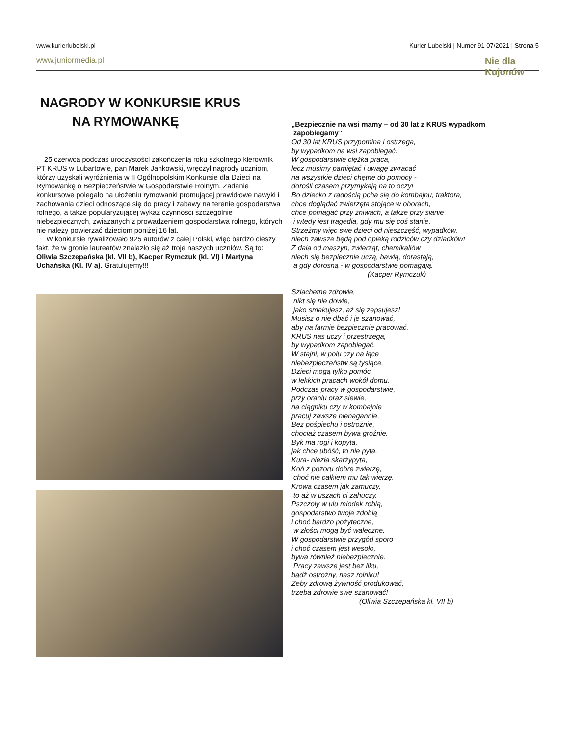www.kurierlubelski.pl Kurier Lubelski | Numer 91 07/2021 | Strona 5
www.juniormedia.pl Nie dla Kujonów
NAGRODY W KONKURSIE KRUS
NA RYMOWANKĘ
25 czerwca podczas uroczystości zakończenia roku szkolnego kierownik PT KRUS w Lubartowie, pan Marek Jankowski, wręczył nagrody uczniom, którzy uzyskali wyróżnienia w II Ogólnopolskim Konkursie dla Dzieci na Rymowankę o Bezpieczeństwie w Gospodarstwie Rolnym. Zadanie konkursowe polegało na ułożeniu rymowanki promującej prawidłowe nawyki i zachowania dzieci odnoszące się do pracy i zabawy na terenie gospodarstwa rolnego, a także popularyzującej wykaz czynności szczególnie niebezpiecznych, związanych z prowadzeniem gospodarstwa rolnego, których nie należy powierzać dzieciom poniżej 16 lat.
W konkursie rywalizowało 925 autorów z całej Polski, więc bardzo cieszy fakt, że w gronie laureatów znalazło się aż troje naszych uczniów. Są to: Oliwia Szczepańska (kl. VII b), Kacper Rymczuk (kl. VI) i Martyna Uchańska (Kl. IV a). Gratulujemy!!!
„Bezpiecznie na wsi mamy – od 30 lat z KRUS wypadkom
zapobiegamy”
Od 30 lat KRUS przypomina i ostrzega,
by wypadkom na wsi zapobiegać.
W gospodarstwie ciężka praca,
lecz musimy pamiętać i uwagę zwracać
na wszystkie dzieci chętne do pomocy -
dorośli czasem przymykają na to oczy!
Bo dziecko z radością pcha się do kombajnu, traktora,
chce doglądać zwierzęta stojące w oborach,
chce pomagać przy żniwach, a także przy sianie
i wtedy jest tragedia, gdy mu się coś stanie.
Strzeżmy więc swe dzieci od nieszczęść, wypadków,
niech zawsze będą pod opieką rodziców czy dziadków!
Z dala od maszyn, zwierząt, chemikaliów
niech się bezpiecznie uczą, bawią, dorastają,
a gdy dorosną - w gospodarstwie pomagają.
(Kacper Rymczuk)
Szlachetne zdrowie,
nikt się nie dowie,
jako smakujesz, aż się zepsujesz!
Musisz o nie dbać i je szanować,
aby na farmie bezpiecznie pracować.
KRUS nas uczy i przestrzega,
by wypadkom zapobiegać.
W stajni, w polu czy na łące
niebezpieczeństw są tysiące.
Dzieci mogą tylko pomóc
w lekkich pracach wokół domu.
Podczas pracy w gospodarstwie,
przy oraniu oraz siewie,
na ciągniku czy w kombajnie
pracuj zawsze nienagannie.
Bez pośpiechu i ostrożnie,
chociaż czasem bywa groźnie.
Byk ma rogi i kopyta,
jak chce ubóść, to nie pyta.
Kura- niezła skarżypyta,
Koń z pozoru dobre zwierzę,
choć nie całkiem mu tak wierzę.
Krowa czasem jak zamuczy,
to aż w uszach ci zahuczy.
Pszczoły w ulu miodek robią,
gospodarstwo twoje zdobią
i choć bardzo pożyteczne,
w złości mogą być waleczne.
W gospodarstwie przygód sporo
i choć czasem jest wesoło,
bywa również niebezpiecznie.
Pracy zawsze jest bez liku,
bądź ostrożny, nasz rolniku!
Żeby zdrową żywność produkować,
trzeba zdrowie swe szanować!
(Oliwia Szczepańska kl. VII b)